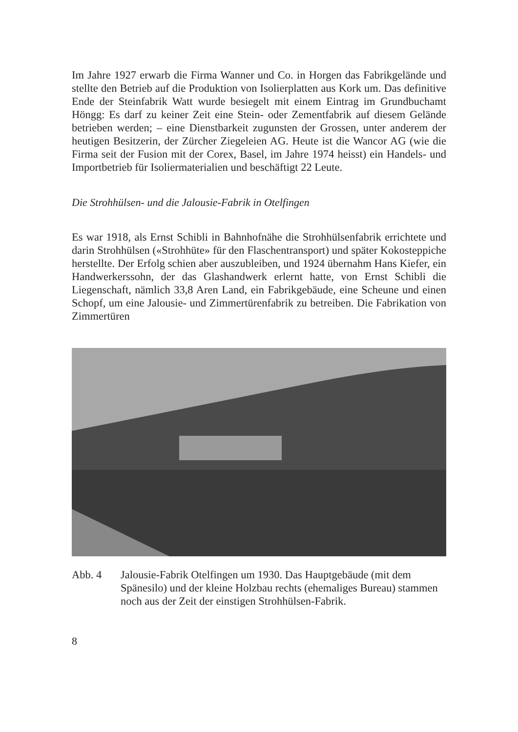Im Jahre 1927 erwarb die Firma Wanner und Co. in Horgen das Fabrikgelände und stellte den Betrieb auf die Produktion von Isolierplatten aus Kork um. Das definitive Ende der Steinfabrik Watt wurde besiegelt mit einem Eintrag im Grundbuchamt Höngg: Es darf zu keiner Zeit eine Stein- oder Zementfabrik auf diesem Gelände betrieben werden; – eine Dienstbarkeit zugunsten der Grossen, unter anderem der heutigen Besitzerin, der Zürcher Ziegeleien AG. Heute ist die Wancor AG (wie die Firma seit der Fusion mit der Corex, Basel, im Jahre 1974 heisst) ein Handels- und Importbetrieb für Isoliermaterialien und beschäftigt 22 Leute.
Die Strohhülsen- und die Jalousie-Fabrik in Otelfingen
Es war 1918, als Ernst Schibli in Bahnhofnähe die Strohhülsenfabrik errichtete und darin Strohhülsen («Strohhüte» für den Flaschentransport) und später Kokosteppiche herstellte. Der Erfolg schien aber auszubleiben, und 1924 übernahm Hans Kiefer, ein Handwerkerssohn, der das Glashandwerk erlernt hatte, von Ernst Schibli die Liegenschaft, nämlich 33,8 Aren Land, ein Fabrikgebäude, eine Scheune und einen Schopf, um eine Jalousie- und Zimmertürenfabrik zu betreiben. Die Fabrikation von Zimmertüren
Abb. 4 Jalousie-Fabrik Otelfingen um 1930. Das Hauptgebäude (mit dem Spänesilo) und der kleine Holzbau rechts (ehemaliges Bureau) stammen noch aus der Zeit der einstigen Strohhülsen-Fabrik.
8